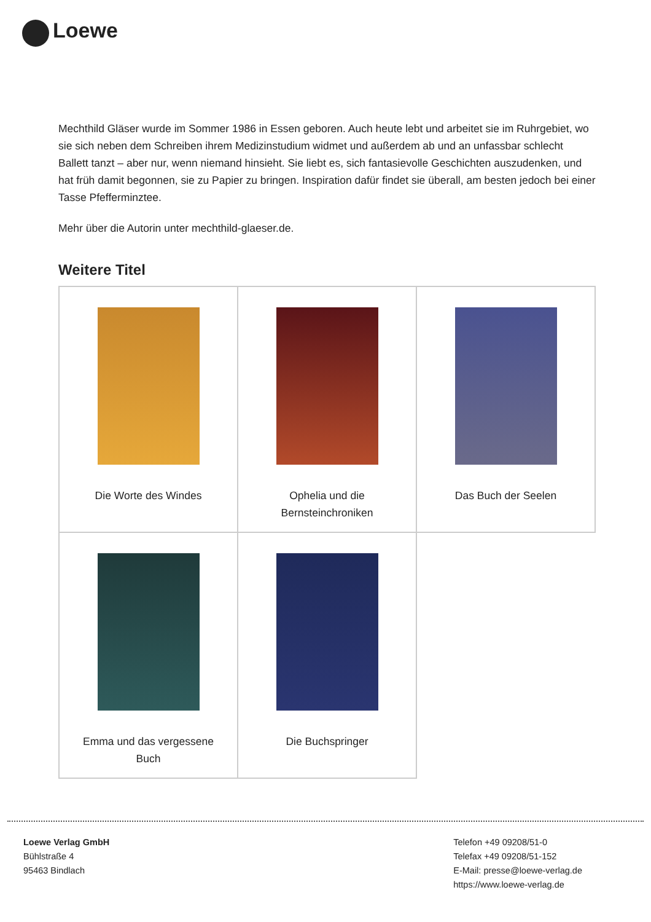Loewe
Mechthild Gläser wurde im Sommer 1986 in Essen geboren. Auch heute lebt und arbeitet sie im Ruhrgebiet, wo sie sich neben dem Schreiben ihrem Medizinstudium widmet und außerdem ab und an unfassbar schlecht Ballett tanzt – aber nur, wenn niemand hinsieht. Sie liebt es, sich fantasievolle Geschichten auszudenken, und hat früh damit begonnen, sie zu Papier zu bringen. Inspiration dafür findet sie überall, am besten jedoch bei einer Tasse Pfefferminztee.
Mehr über die Autorin unter mechthild-glaeser.de.
Weitere Titel
| Die Worte des Windes | Ophelia und die Bernsteinchroniken | Das Buch der Seelen |
| Emma und das vergessene Buch | Die Buchspringer | |
Loewe Verlag GmbH
Bühlstraße 4
95463 Bindlach
Telefon +49 09208/51-0
Telefax +49 09208/51-152
E-Mail: presse@loewe-verlag.de
https://www.loewe-verlag.de